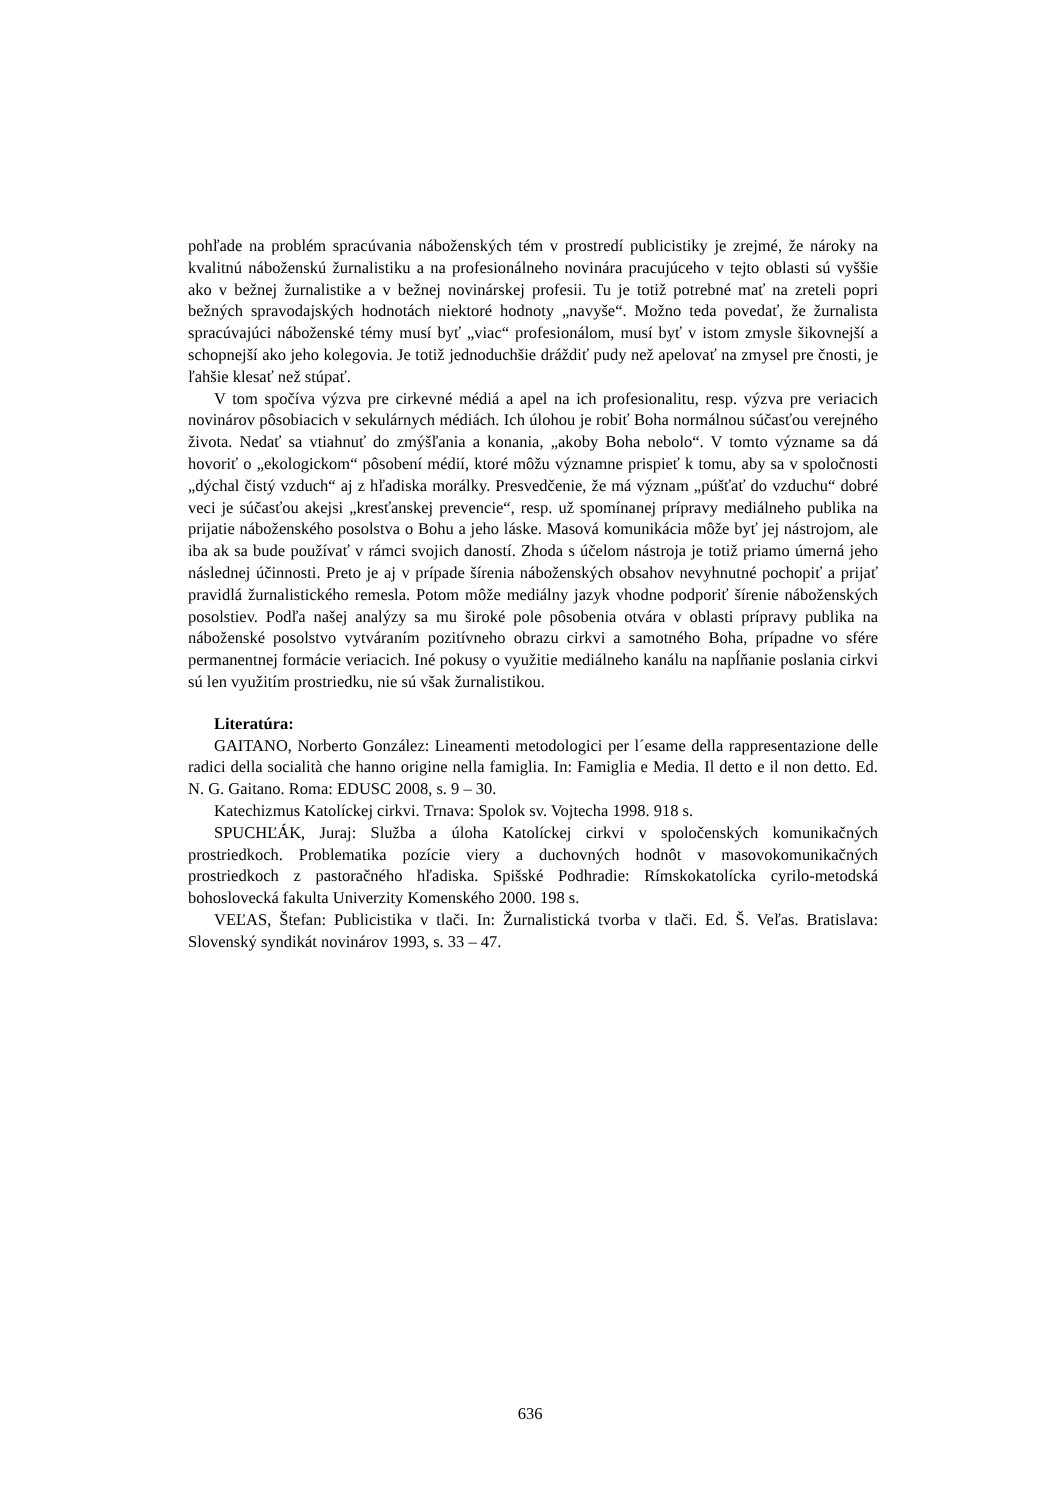pohľade na problém spracúvania náboženských tém v prostredí publicistiky je zrejmé, že nároky na kvalitnú náboženskú žurnalistiku a na profesionálneho novinára pracujúceho v tejto oblasti sú vyššie ako v bežnej žurnalistike a v bežnej novinárskej profesii. Tu je totiž potrebné mať na zreteli popri bežných spravodajských hodnotách niektoré hodnoty „navyše“. Možno teda povedať, že žurnalista spracúvajúci náboženské témy musí byť „viac“ profesionálom, musí byť v istom zmysle šikovnejší a schopnejší ako jeho kolegovia. Je totiž jednoduchšie dráždiť pudy než apelovať na zmysel pre čnosti, je ľahšie klesať než stúpať.
V tom spočíva výzva pre cirkevné médiá a apel na ich profesionalitu, resp. výzva pre veriacich novinárov pôsobiacich v sekulárnych médiách. Ich úlohou je robiť Boha normálnou súčasťou verejného života. Nedať sa vtiahnuť do zmýšľania a konania, „akoby Boha nebolo“. V tomto význame sa dá hovoriť o „ekologickom“ pôsobení médií, ktoré môžu významne prispieť k tomu, aby sa v spoločnosti „dýchal čistý vzduch“ aj z hľadiska morálky. Presvedčenie, že má význam „púšťať do vzduchu“ dobré veci je súčasťou akejsi „kresťanskej prevencie“, resp. už spomínanej prípravy mediálneho publika na prijatie náboženského posolstva o Bohu a jeho láske. Masová komunikácia môže byť jej nástrojom, ale iba ak sa bude používať v rámci svojich daností. Zhoda s účelom nástroja je totiž priamo úmerná jeho následnej účinnosti. Preto je aj v prípade šírenia náboženských obsahov nevyhnutné pochopiť a prijať pravidlá žurnalistického remesla. Potom môže mediálny jazyk vhodne podporiť šírenie náboženských posolstiev. Podľa našej analýzy sa mu široké pole pôsobenia otvára v oblasti prípravy publika na náboženské posolstvo vytváraním pozitívneho obrazu cirkvi a samotného Boha, prípadne vo sfére permanentnej formácie veriacich. Iné pokusy o využitie mediálneho kanálu na napĺňanie poslania cirkvi sú len využitím prostriedku, nie sú však žurnalistikou.
Literatúra:
GAITANO, Norberto González: Lineamenti metodologici per l´esame della rappresentazione delle radici della socialità che hanno origine nella famiglia. In: Famiglia e Media. Il detto e il non detto. Ed. N. G. Gaitano. Roma: EDUSC 2008, s. 9 – 30.
Katechizmus Katolíckej cirkvi. Trnava: Spolok sv. Vojtecha 1998. 918 s.
SPUCHĽÁK, Juraj: Služba a úloha Katolíckej cirkvi v spoločenských komunikačných prostriedkoch. Problematika pozície viery a duchovných hodnôt v masovokomunikačných prostriedkoch z pastoračného hľadiska. Spišské Podhradie: Rímskokatolícka cyrilo-metodská bohoslovecká fakulta Univerzity Komenského 2000. 198 s.
VEĽAS, Štefan: Publicistika v tlači. In: Žurnalistická tvorba v tlači. Ed. Š. Veľas. Bratislava: Slovenský syndikát novinárov 1993, s. 33 – 47.
636